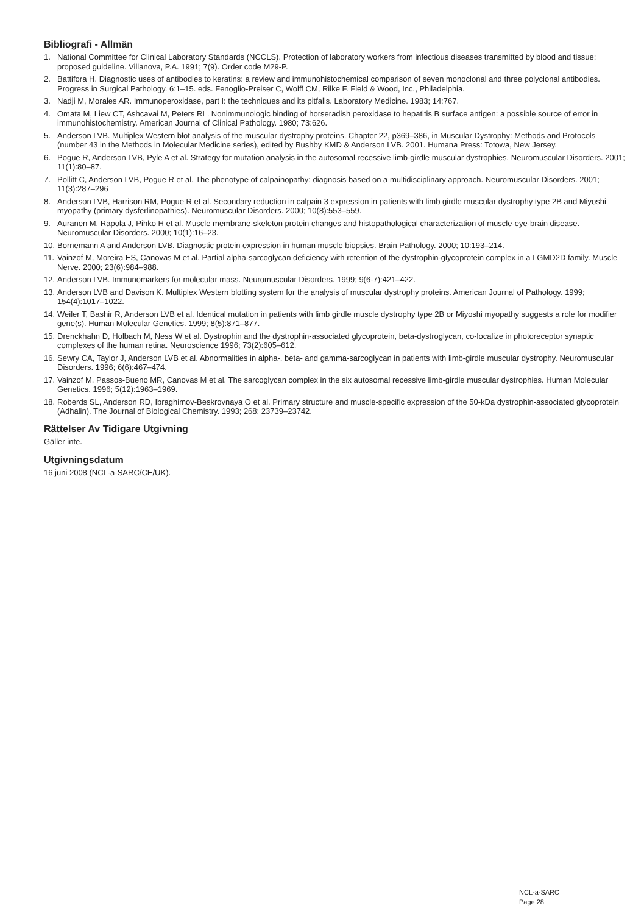Bibliografi - Allmän
1. National Committee for Clinical Laboratory Standards (NCCLS). Protection of laboratory workers from infectious diseases transmitted by blood and tissue; proposed guideline. Villanova, P.A. 1991; 7(9). Order code M29-P.
2. Battifora H. Diagnostic uses of antibodies to keratins: a review and immunohistochemical comparison of seven monoclonal and three polyclonal antibodies. Progress in Surgical Pathology. 6:1–15. eds. Fenoglio-Preiser C, Wolff CM, Rilke F. Field & Wood, Inc., Philadelphia.
3. Nadji M, Morales AR. Immunoperoxidase, part I: the techniques and its pitfalls. Laboratory Medicine. 1983; 14:767.
4. Omata M, Liew CT, Ashcavai M, Peters RL. Nonimmunologic binding of horseradish peroxidase to hepatitis B surface antigen: a possible source of error in immunohistochemistry. American Journal of Clinical Pathology. 1980; 73:626.
5. Anderson LVB. Multiplex Western blot analysis of the muscular dystrophy proteins. Chapter 22, p369–386, in Muscular Dystrophy: Methods and Protocols (number 43 in the Methods in Molecular Medicine series), edited by Bushby KMD & Anderson LVB. 2001. Humana Press: Totowa, New Jersey.
6. Pogue R, Anderson LVB, Pyle A et al. Strategy for mutation analysis in the autosomal recessive limb-girdle muscular dystrophies. Neuromuscular Disorders. 2001; 11(1):80–87.
7. Pollitt C, Anderson LVB, Pogue R et al. The phenotype of calpainopathy: diagnosis based on a multidisciplinary approach. Neuromuscular Disorders. 2001; 11(3):287–296
8. Anderson LVB, Harrison RM, Pogue R et al. Secondary reduction in calpain 3 expression in patients with limb girdle muscular dystrophy type 2B and Miyoshi myopathy (primary dysferlinopathies). Neuromuscular Disorders. 2000; 10(8):553–559.
9. Auranen M, Rapola J, Pihko H et al. Muscle membrane-skeleton protein changes and histopathological characterization of muscle-eye-brain disease. Neuromuscular Disorders. 2000; 10(1):16–23.
10. Bornemann A and Anderson LVB. Diagnostic protein expression in human muscle biopsies. Brain Pathology. 2000; 10:193–214.
11. Vainzof M, Moreira ES, Canovas M et al. Partial alpha-sarcoglycan deficiency with retention of the dystrophin-glycoprotein complex in a LGMD2D family. Muscle Nerve. 2000; 23(6):984–988.
12. Anderson LVB. Immunomarkers for molecular mass. Neuromuscular Disorders. 1999; 9(6-7):421–422.
13. Anderson LVB and Davison K. Multiplex Western blotting system for the analysis of muscular dystrophy proteins. American Journal of Pathology. 1999; 154(4):1017–1022.
14. Weiler T, Bashir R, Anderson LVB et al. Identical mutation in patients with limb girdle muscle dystrophy type 2B or Miyoshi myopathy suggests a role for modifier gene(s). Human Molecular Genetics. 1999; 8(5):871–877.
15. Drenckhahn D, Holbach M, Ness W et al. Dystrophin and the dystrophin-associated glycoprotein, beta-dystroglycan, co-localize in photoreceptor synaptic complexes of the human retina. Neuroscience 1996; 73(2):605–612.
16. Sewry CA, Taylor J, Anderson LVB et al. Abnormalities in alpha-, beta- and gamma-sarcoglycan in patients with limb-girdle muscular dystrophy. Neuromuscular Disorders. 1996; 6(6):467–474.
17. Vainzof M, Passos-Bueno MR, Canovas M et al. The sarcoglycan complex in the six autosomal recessive limb-girdle muscular dystrophies. Human Molecular Genetics. 1996; 5(12):1963–1969.
18. Roberds SL, Anderson RD, Ibraghimov-Beskrovnaya O et al. Primary structure and muscle-specific expression of the 50-kDa dystrophin-associated glycoprotein (Adhalin). The Journal of Biological Chemistry. 1993; 268: 23739–23742.
Rättelser Av Tidigare Utgivning
Gäller inte.
Utgivningsdatum
16 juni 2008 (NCL-a-SARC/CE/UK).
NCL-a-SARC
Page 28